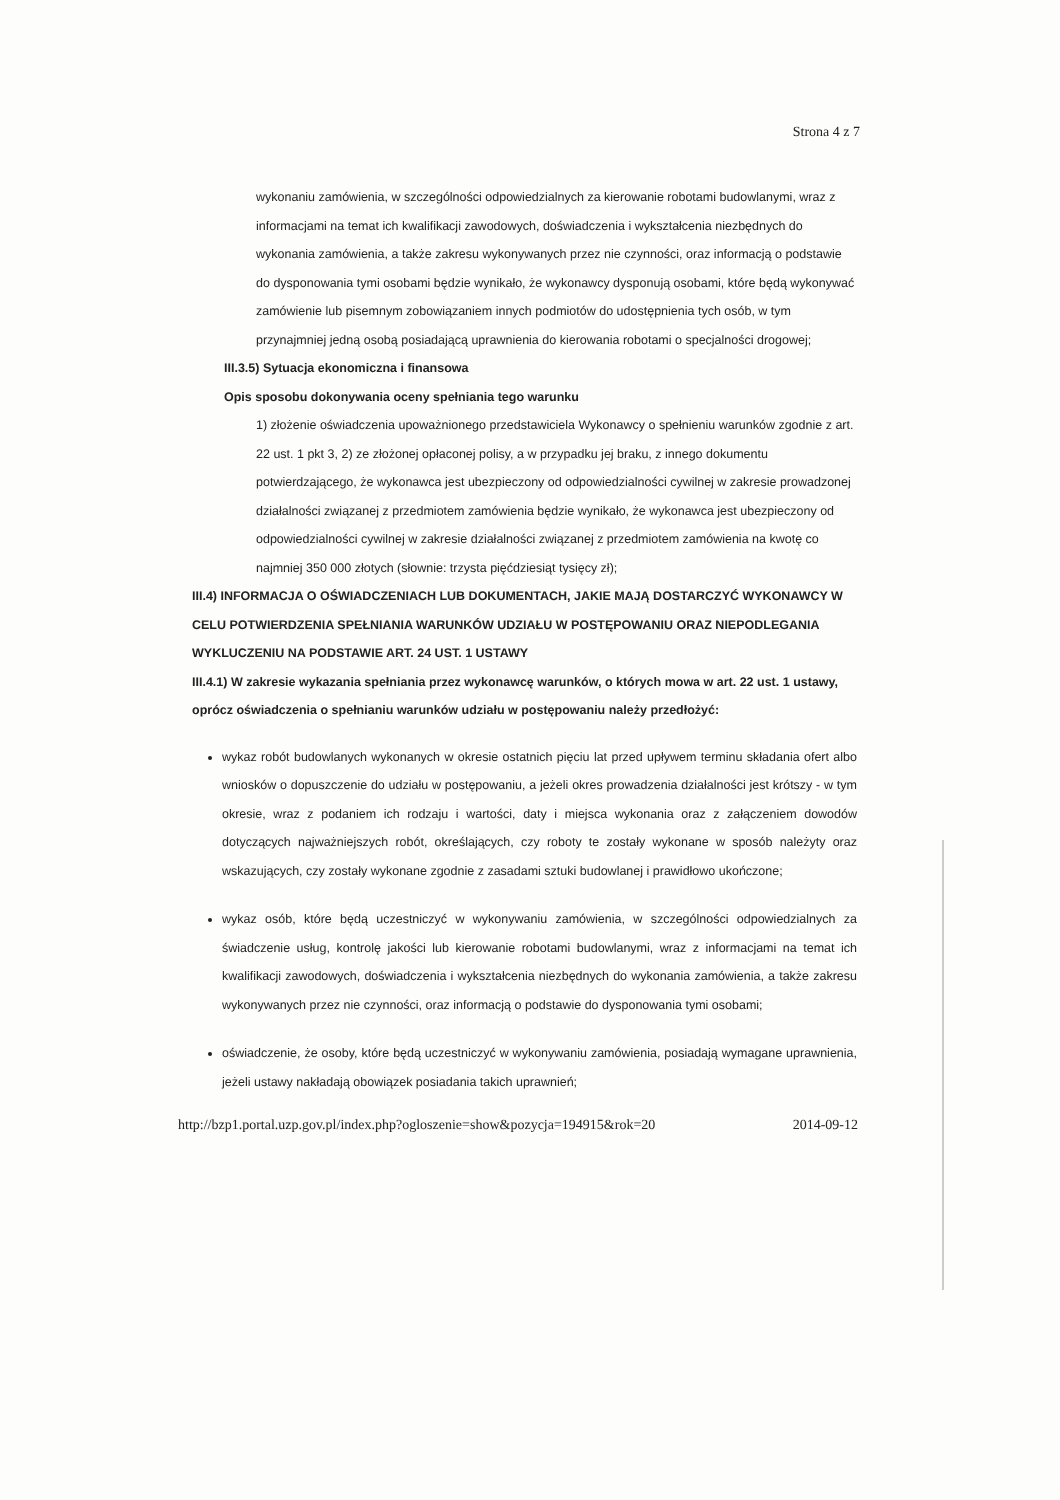Strona 4 z 7
wykonaniu zamówienia, w szczególności odpowiedzialnych za kierowanie robotami budowlanymi, wraz z informacjami na temat ich kwalifikacji zawodowych, doświadczenia i wykształcenia niezbędnych do wykonania zamówienia, a także zakresu wykonywanych przez nie czynności, oraz informacją o podstawie do dysponowania tymi osobami będzie wynikało, że wykonawcy dysponują osobami, które będą wykonywać zamówienie lub pisemnym zobowiązaniem innych podmiotów do udostępnienia tych osób, w tym przynajmniej jedną osobą posiadającą uprawnienia do kierowania robotami o specjalności drogowej;
III.3.5) Sytuacja ekonomiczna i finansowa
Opis sposobu dokonywania oceny spełniania tego warunku
1) złożenie oświadczenia upoważnionego przedstawiciela Wykonawcy o spełnieniu warunków zgodnie z art. 22 ust. 1 pkt 3, 2) ze złożonej opłaconej polisy, a w przypadku jej braku, z innego dokumentu potwierdzającego, że wykonawca jest ubezpieczony od odpowiedzialności cywilnej w zakresie prowadzonej działalności związanej z przedmiotem zamówienia będzie wynikało, że wykonawca jest ubezpieczony od odpowiedzialności cywilnej w zakresie działalności związanej z przedmiotem zamówienia na kwotę co najmniej 350 000 złotych (słownie: trzysta pięćdziesiąt tysięcy zł);
III.4) INFORMACJA O OŚWIADCZENIACH LUB DOKUMENTACH, JAKIE MAJĄ DOSTARCZYĆ WYKONAWCY W CELU POTWIERDZENIA SPEŁNIANIA WARUNKÓW UDZIAŁU W POSTĘPOWANIU ORAZ NIEPODLEGANIA WYKLUCZENIU NA PODSTAWIE ART. 24 UST. 1 USTAWY
III.4.1) W zakresie wykazania spełniania przez wykonawcę warunków, o których mowa w art. 22 ust. 1 ustawy, oprócz oświadczenia o spełnianiu warunków udziału w postępowaniu należy przedłożyć:
wykaz robót budowlanych wykonanych w okresie ostatnich pięciu lat przed upływem terminu składania ofert albo wniosków o dopuszczenie do udziału w postępowaniu, a jeżeli okres prowadzenia działalności jest krótszy - w tym okresie, wraz z podaniem ich rodzaju i wartości, daty i miejsca wykonania oraz z załączeniem dowodów dotyczących najważniejszych robót, określających, czy roboty te zostały wykonane w sposób należyty oraz wskazujących, czy zostały wykonane zgodnie z zasadami sztuki budowlanej i prawidłowo ukończone;
wykaz osób, które będą uczestniczyć w wykonywaniu zamówienia, w szczególności odpowiedzialnych za świadczenie usług, kontrolę jakości lub kierowanie robotami budowlanymi, wraz z informacjami na temat ich kwalifikacji zawodowych, doświadczenia i wykształcenia niezbędnych do wykonania zamówienia, a także zakresu wykonywanych przez nie czynności, oraz informacją o podstawie do dysponowania tymi osobami;
oświadczenie, że osoby, które będą uczestniczyć w wykonywaniu zamówienia, posiadają wymagane uprawnienia, jeżeli ustawy nakładają obowiązek posiadania takich uprawnień;
http://bzp1.portal.uzp.gov.pl/index.php?ogloszenie=show&pozycja=194915&rok=20 2014-09-12